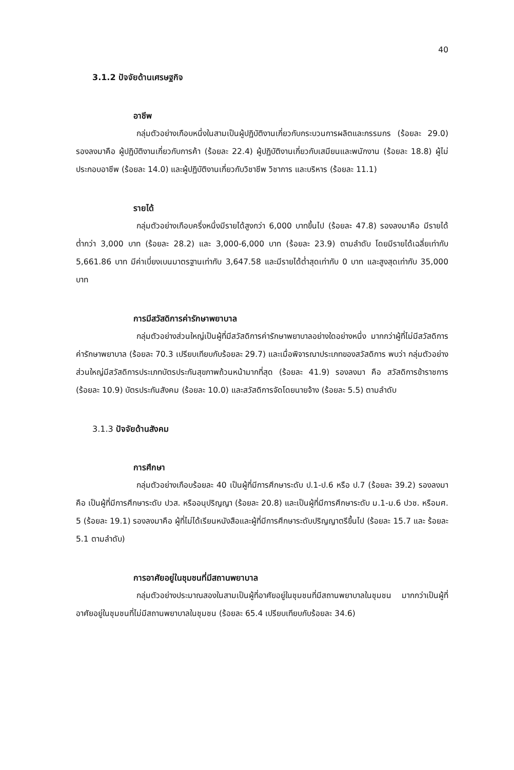40
3.1.2 ปัจจัยด้านเศรษฐกิจ
อาชีพ
กลุ่มตัวอย่างเกือบหนึ่งในสามเป็นผู้ปฏิบัติงานเกี่ยวกับกระบวนการผลิตและกรรมกร (ร้อยละ 29.0) รองลงมาคือ ผู้ปฏิบัติงานเกี่ยวกับการค้า (ร้อยละ 22.4) ผู้ปฏิบัติงานเกี่ยวกับเสมียนและพนักงาน (ร้อยละ 18.8) ผู้ไม่ประกอบอาชีพ (ร้อยละ 14.0) และผู้ปฏิบัติงานเกี่ยวกับวิชาชีพ วิชาการ และบริหาร (ร้อยละ 11.1)
รายได้
กลุ่มตัวอย่างเกือบครึ่งหนึ่งมีรายได้สูงกว่า 6,000 บาทขึ้นไป (ร้อยละ 47.8) รองลงมาคือ มีรายได้ต่ำกว่า 3,000 บาท (ร้อยละ 28.2) และ 3,000-6,000 บาท (ร้อยละ 23.9) ตามลำดับ โดยมีรายได้เฉลี่ยเท่ากับ 5,661.86 บาท มีค่าเบี่ยงเบนมาตรฐานเท่ากับ 3,647.58 และมีรายได้ต่ำสุดเท่ากับ 0 บาท และสูงสุดเท่ากับ 35,000 บาท
การมีสวัสดิการค่ารักษาพยาบาล
กลุ่มตัวอย่างส่วนใหญ่เป็นผู้ที่มีสวัสดิการค่ารักษาพยาบาลอย่างใดอย่างหนึ่ง มากกว่าผู้ที่ไม่มีสวัสดิการค่ารักษาพยาบาล (ร้อยละ 70.3 เปรียบเทียบกับร้อยละ 29.7) และเมื่อพิจารณาประเภทของสวัสดิการ พบว่า กลุ่มตัวอย่างส่วนใหญ่มีสวัสดิการประเภทบัตรประกันสุขภาพถ้วนหน้ามากที่สุด (ร้อยละ 41.9) รองลงมา คือ สวัสดิการข้าราชการ (ร้อยละ 10.9) บัตรประกันสังคม (ร้อยละ 10.0) และสวัสดิการจัดโดยนายจ้าง (ร้อยละ 5.5) ตามลำดับ
3.1.3 ปัจจัยด้านสังคม
การศึกษา
กลุ่มตัวอย่างเกือบร้อยละ 40 เป็นผู้ที่มีการศึกษาระดับ ป.1-ป.6 หรือ ป.7 (ร้อยละ 39.2) รองลงมาคือ เป็นผู้ที่มีการศึกษาระดับ ปวส. หรืออนุปริญญา (ร้อยละ 20.8) และเป็นผู้ที่มีการศึกษาระดับ ม.1-ม.6 ปวช. หรือมศ. 5 (ร้อยละ 19.1) รองลงมาคือ ผู้ที่ไม่ได้เรียนหนังสือและผู้ที่มีการศึกษาระดับปริญญาตรีขึ้นไป (ร้อยละ 15.7 และ ร้อยละ 5.1 ตามลำดับ)
การอาศัยอยู่ในชุมชนที่มีสถานพยาบาล
กลุ่มตัวอย่างประมาณสองในสามเป็นผู้ที่อาศัยอยู่ในชุมชนที่มีสถานพยาบาลในชุมชน มากกว่าเป็นผู้ที่อาศัยอยู่ในชุมชนที่ไม่มีสถานพยาบาลในชุมชน (ร้อยละ 65.4 เปรียบเทียบกับร้อยละ 34.6)